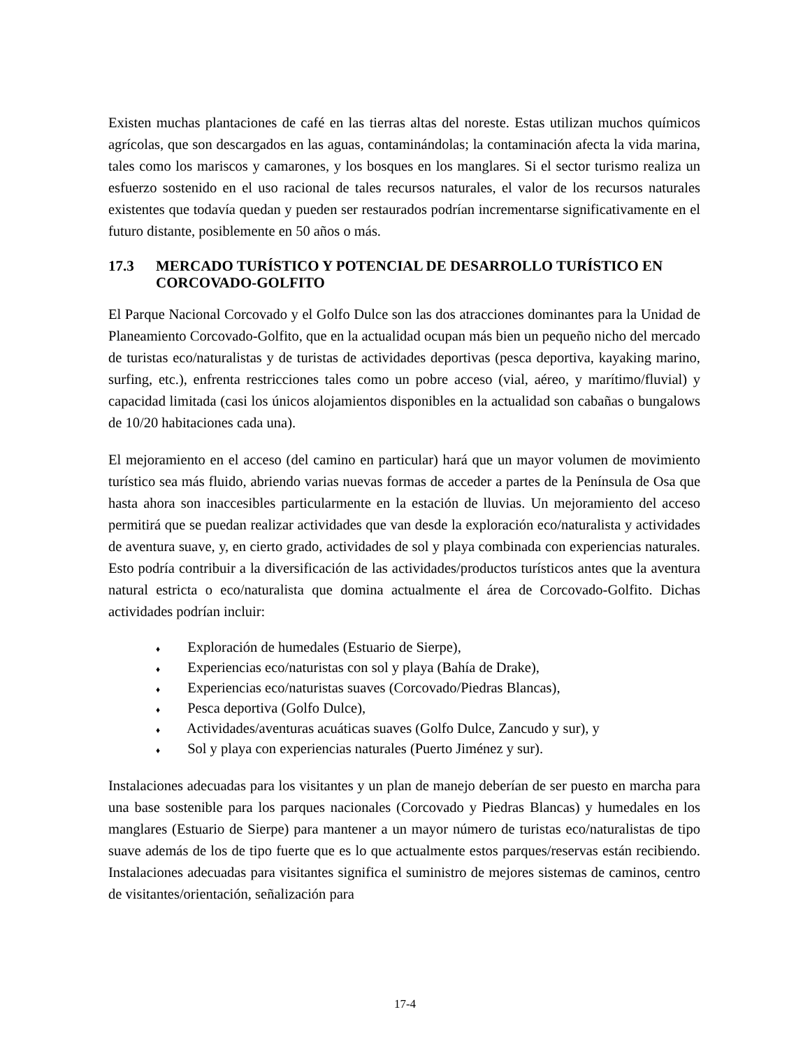Existen muchas plantaciones de café en las tierras altas del noreste. Estas utilizan muchos químicos agrícolas, que son descargados en las aguas, contaminándolas; la contaminación afecta la vida marina, tales como los mariscos y camarones, y los bosques en los manglares. Si el sector turismo realiza un esfuerzo sostenido en el uso racional de tales recursos naturales, el valor de los recursos naturales existentes que todavía quedan y pueden ser restaurados podrían incrementarse significativamente en el futuro distante, posiblemente en 50 años o más.
17.3 MERCADO TURÍSTICO Y POTENCIAL DE DESARROLLO TURÍSTICO EN CORCOVADO-GOLFITO
El Parque Nacional Corcovado y el Golfo Dulce son las dos atracciones dominantes para la Unidad de Planeamiento Corcovado-Golfito, que en la actualidad ocupan más bien un pequeño nicho del mercado de turistas eco/naturalistas y de turistas de actividades deportivas (pesca deportiva, kayaking marino, surfing, etc.), enfrenta restricciones tales como un pobre acceso (vial, aéreo, y marítimo/fluvial) y capacidad limitada (casi los únicos alojamientos disponibles en la actualidad son cabañas o bungalows de 10/20 habitaciones cada una).
El mejoramiento en el acceso (del camino en particular) hará que un mayor volumen de movimiento turístico sea más fluido, abriendo varias nuevas formas de acceder a partes de la Península de Osa que hasta ahora son inaccesibles particularmente en la estación de lluvias. Un mejoramiento del acceso permitirá que se puedan realizar actividades que van desde la exploración eco/naturalista y actividades de aventura suave, y, en cierto grado, actividades de sol y playa combinada con experiencias naturales. Esto podría contribuir a la diversificación de las actividades/productos turísticos antes que la aventura natural estricta o eco/naturalista que domina actualmente el área de Corcovado-Golfito. Dichas actividades podrían incluir:
♦ Exploración de humedales (Estuario de Sierpe),
♦ Experiencias eco/naturistas con sol y playa (Bahía de Drake),
♦ Experiencias eco/naturistas suaves (Corcovado/Piedras Blancas),
♦ Pesca deportiva (Golfo Dulce),
♦ Actividades/aventuras acuáticas suaves (Golfo Dulce, Zancudo y sur), y
♦ Sol y playa con experiencias naturales (Puerto Jiménez y sur).
Instalaciones adecuadas para los visitantes y un plan de manejo deberían de ser puesto en marcha para una base sostenible para los parques nacionales (Corcovado y Piedras Blancas) y humedales en los manglares (Estuario de Sierpe) para mantener a un mayor número de turistas eco/naturalistas de tipo suave además de los de tipo fuerte que es lo que actualmente estos parques/reservas están recibiendo. Instalaciones adecuadas para visitantes significa el suministro de mejores sistemas de caminos, centro de visitantes/orientación, señalización para
17-4